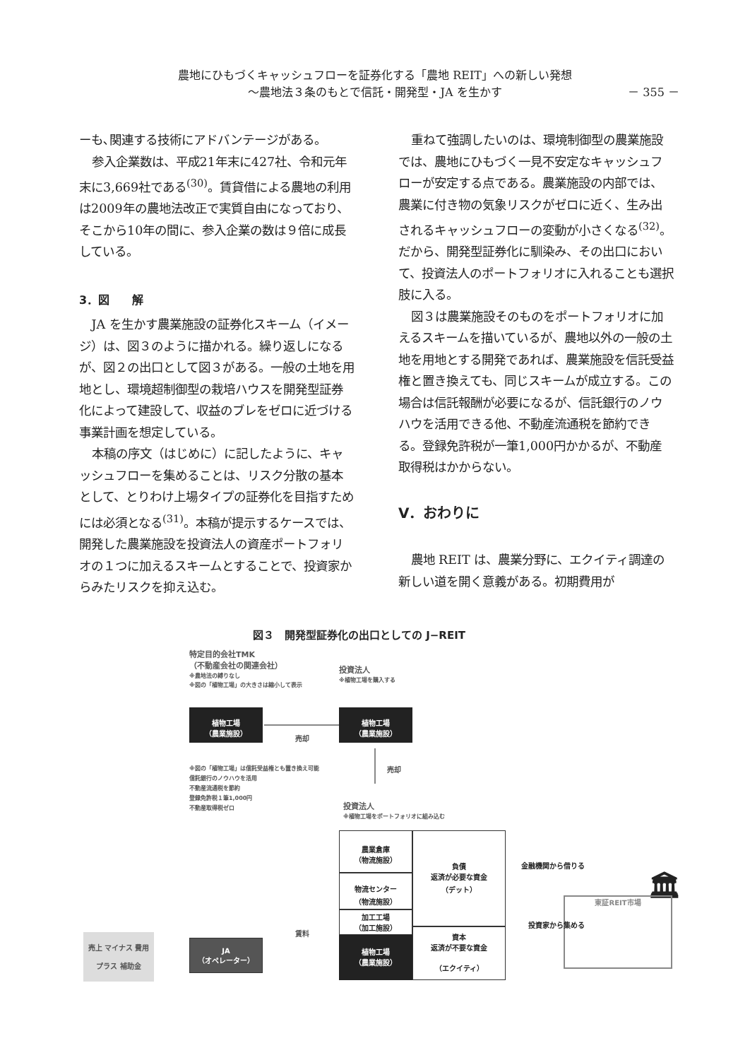農地にひもづくキャッシュフローを証券化する「農地 REIT」への新しい発想
～農地法３条のもとで信託・開発型・JA を生かす
－ 355 －
ーも､関連する技術にアドバンテージがある。
参入企業数は、平成21年末に427社、令和元年末に3,669社である<sup>(30)</sup>。賃貸借による農地の利用は2009年の農地法改正で実質自由になっており、そこから10年の間に、参入企業の数は９倍に成長している。
3．図　　解
JA を生かす農業施設の証券化スキーム（イメージ）は、図３のように描かれる。繰り返しになるが、図２の出口として図３がある。一般の土地を用地とし、環境超制御型の栽培ハウスを開発型証券化によって建設して、収益のブレをゼロに近づける事業計画を想定している。
本稿の序文（はじめに）に記したように、キャッシュフローを集めることは、リスク分散の基本として、とりわけ上場タイプの証券化を目指すためには必須となる<sup>(31)</sup>。本稿が提示するケースでは、開発した農業施設を投資法人の資産ポートフォリオの１つに加えるスキームとすることで、投資家からみたリスクを抑え込む。
重ねて強調したいのは、環境制御型の農業施設では、農地にひもづく一見不安定なキャッシュフローが安定する点である。農業施設の内部では、農業に付き物の気象リスクがゼロに近く、生み出されるキャッシュフローの変動が小さくなる<sup>(32)</sup>。だから、開発型証券化に馴染み、その出口において、投資法人のポートフォリオに入れることも選択肢に入る。
図３は農業施設そのものをポートフォリオに加えるスキームを描いているが、農地以外の一般の土地を用地とする開発であれば、農業施設を信託受益権と置き換えても、同じスキームが成立する。この場合は信託報酬が必要になるが、信託銀行のノウハウを活用できる他、不動産流通税を節約できる。登録免許税が一筆1,000円かかるが、不動産取得税はかからない。
Ⅴ．おわりに
農地 REIT は、農業分野に、エクイティ調達の新しい道を開く意義がある。初期費用が
図３　開発型証券化の出口としての J−REIT
特定目的会社TMK
（不動産会社の関連会社）
※農地法の縛りなし
※図の「植物工場」の大きさは縮小して表示
植物工場
（農業施設）
売却
投資法人
※植物工場を購入する
植物工場
（農業施設）
※図の「植物工場」は信託受益権とも置き換え可能
信託銀行のノウハウを活用
不動産流通税を節約
登録免許税１筆1,000円
不動産取得税ゼロ
売却
投資法人
※植物工場をポートフォリオに組み込む
農業倉庫
（物流施設）
物流センター
（物流施設）
加工工場
（加工施設）
負債
返済が必要な資金
（デット）
金融機関から借りる
🏛
東証REIT市場
投資家から集める
資本
返済が不要な資金
（エクイティ）
植物工場
（農業施設）
売上 マイナス 費用
プラス 補助金
JA
（オペレーター）
賃料